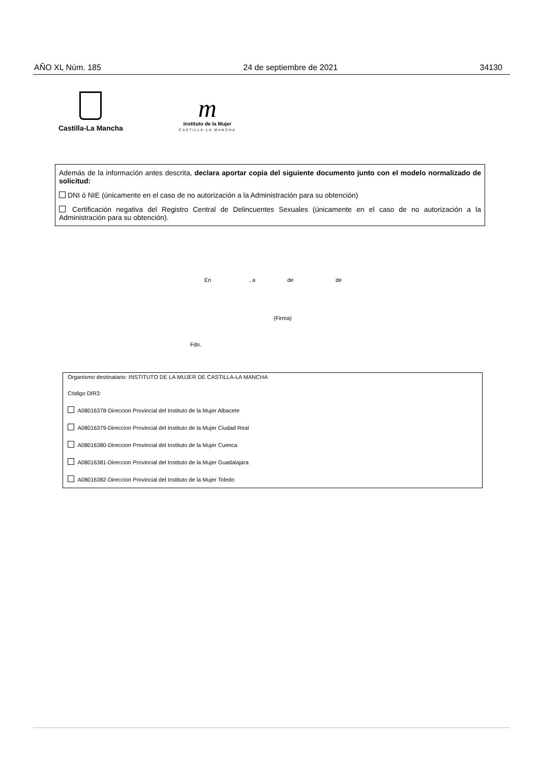AÑO XL Núm. 185 24 de septiembre de 2021 34130
Castilla-La Mancha
m
Instituto de la Mujer
CASTILLA-LA MANCHA
Además de la información antes descrita, declara aportar copia del siguiente documento junto con el modelo normalizado de solicitud:
DNI ó NIE (únicamente en el caso de no autorización a la Administración para su obtención)
Certificación negativa del Registro Central de Delincuentes Sexuales (únicamente en el caso de no autorización a la Administración para su obtención).
En , a de de
(Firma)
Fdo.
Organismo destinatario: INSTITUTO DE LA MUJER DE CASTILLA-LA MANCHA
Código DIR3:
A08016378-Direccion Provincial del Instituto de la Mujer Albacete
A08016379-Direccion Provincial del Instituto de la Mujer Ciudad Real
A08016380-Direccion Provincial del Instituto de la Mujer Cuenca
A08016381-Direccion Provincial del Instituto de la Mujer Guadalajara
A08016382-Direccion Provincial del Instituto de la Mujer Toledo